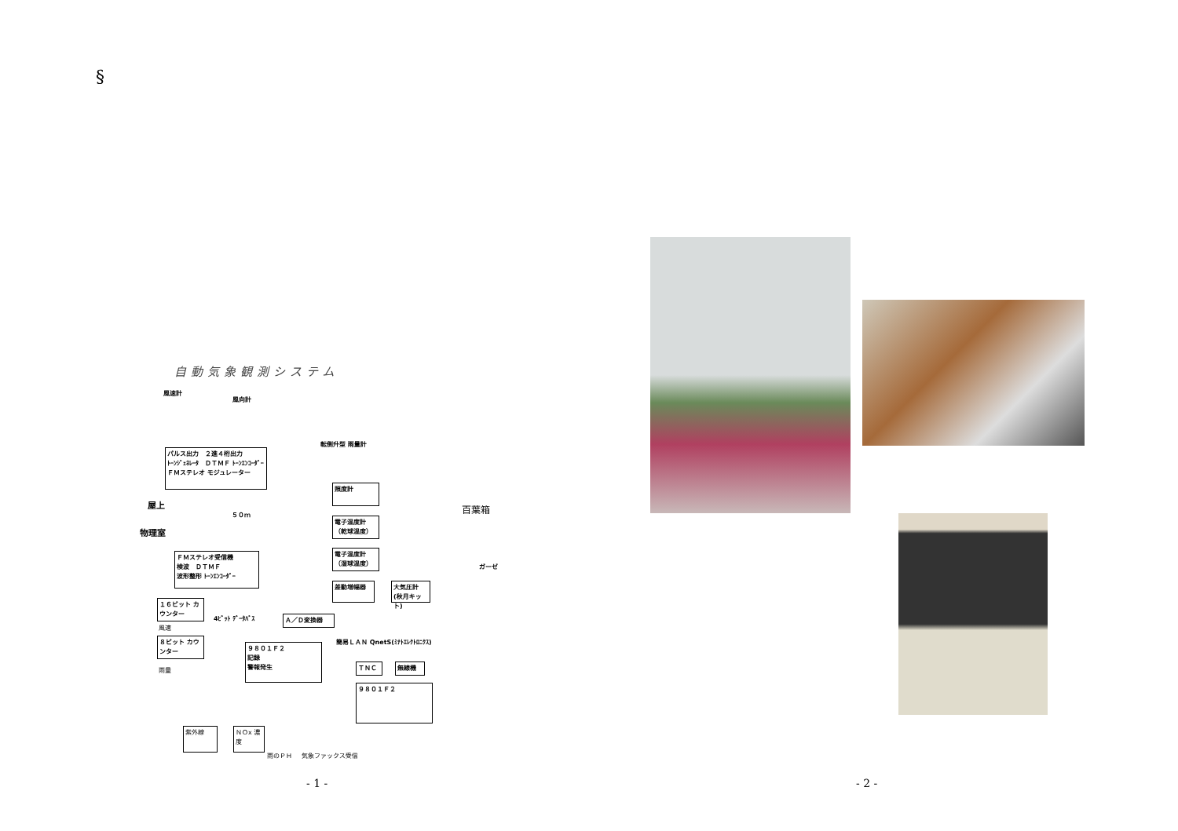§
自動気象観測システム
風速計
風向計
パルス出力　２進４桁出力
ﾄｰﾝｼﾞｪﾈﾚｰﾀ　ＤＴＭＦ ﾄｰﾝｴﾝｺｰﾀﾞｰ
ＦＭステレオ モジュレーター
転倒升型 雨量計
屋上
５０ｍ
物理室
ＦＭステレオ受信機
検波　ＤＴＭＦ
波形整形 ﾄｰﾝｴﾝｺｰﾀﾞｰ
１６ビット カウンター
風速
4ﾋﾞｯﾄ ﾃﾞｰﾀﾊﾞｽ
８ビット カウンター
雨量
照度計
百葉箱
電子温度計（乾球温度）
電子温度計（湿球温度）
ガーゼ
差動増幅器
大気圧計 (秋月キット)
Ａ／Ｄ変換器
簡易ＬＡＮ QnetS(ﾐﾅﾄｴﾚｸﾄﾛﾆｸｽ)
９８０１Ｆ２
記録
警報発生
ＴＮＣ 無線機
９８０１Ｆ２
紫外線
ＮＯx 濃度
雨のＰＨ 気象ファックス受信
- 1 -
- 2 -